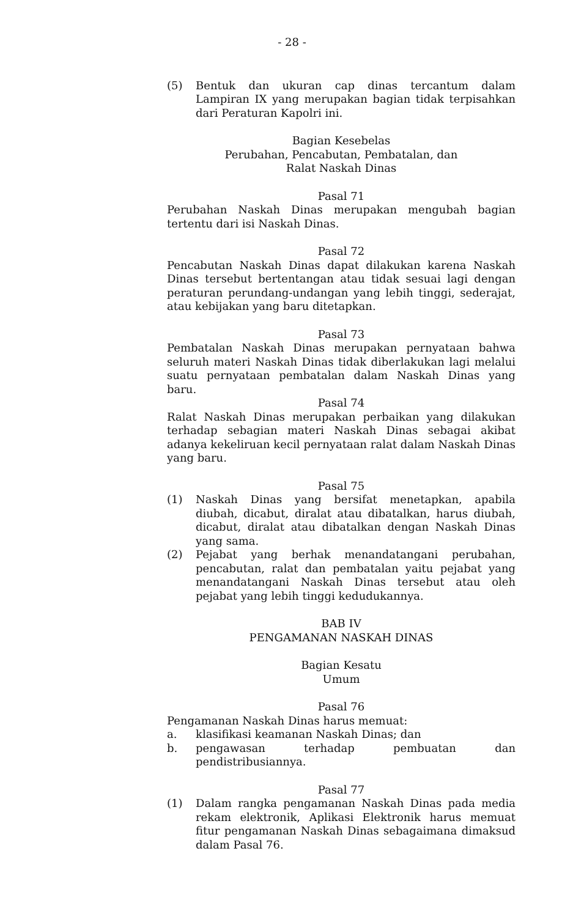- 28 -
(5) Bentuk dan ukuran cap dinas tercantum dalam Lampiran IX yang merupakan bagian tidak terpisahkan dari Peraturan Kapolri ini.
Bagian Kesebelas
Perubahan, Pencabutan, Pembatalan, dan
Ralat Naskah Dinas
Pasal 71
Perubahan Naskah Dinas merupakan mengubah bagian tertentu dari isi Naskah Dinas.
Pasal 72
Pencabutan Naskah Dinas dapat dilakukan karena Naskah Dinas tersebut bertentangan atau tidak sesuai lagi dengan peraturan perundang-undangan yang lebih tinggi, sederajat, atau kebijakan yang baru ditetapkan.
Pasal 73
Pembatalan Naskah Dinas merupakan pernyataan bahwa seluruh materi Naskah Dinas tidak diberlakukan lagi melalui suatu pernyataan pembatalan dalam Naskah Dinas yang baru.
Pasal 74
Ralat Naskah Dinas merupakan perbaikan yang dilakukan terhadap sebagian materi Naskah Dinas sebagai akibat adanya kekeliruan kecil pernyataan ralat dalam Naskah Dinas yang baru.
Pasal 75
(1) Naskah Dinas yang bersifat menetapkan, apabila diubah, dicabut, diralat atau dibatalkan, harus diubah, dicabut, diralat atau dibatalkan dengan Naskah Dinas yang sama.
(2) Pejabat yang berhak menandatangani perubahan, pencabutan, ralat dan pembatalan yaitu pejabat yang menandatangani Naskah Dinas tersebut atau oleh pejabat yang lebih tinggi kedudukannya.
BAB IV
PENGAMANAN NASKAH DINAS
Bagian Kesatu
Umum
Pasal 76
Pengamanan Naskah Dinas harus memuat:
a. klasifikasi keamanan Naskah Dinas; dan
b. pengawasan terhadap pembuatan dan pendistribusiannya.
Pasal 77
(1) Dalam rangka pengamanan Naskah Dinas pada media rekam elektronik, Aplikasi Elektronik harus memuat fitur pengamanan Naskah Dinas sebagaimana dimaksud dalam Pasal 76.